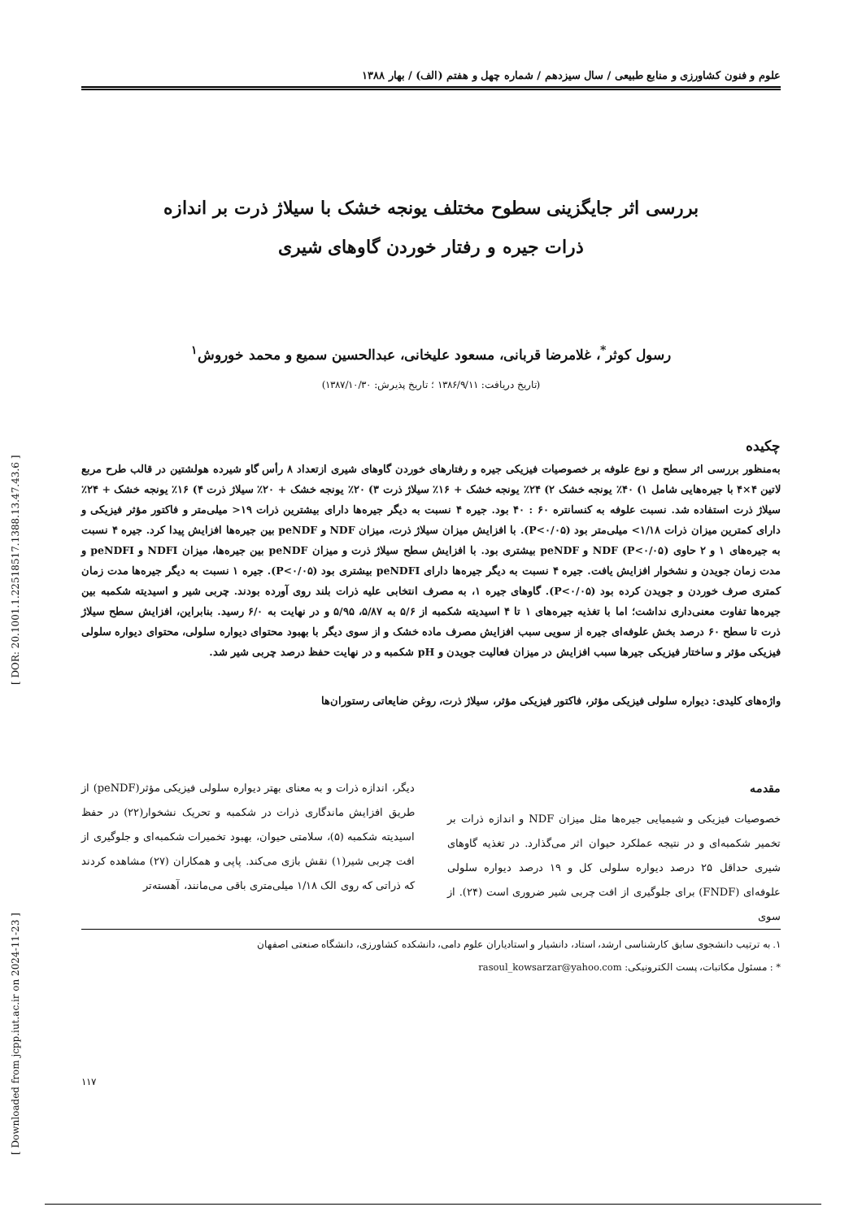[ Downloaded from jcpp.iut.ac.ir on 2024-11-23 ] [ DOR: 20.1001.1.22518517.1388.13.47.43.6 ]
علوم و فنون کشاورزی و منابع طبیعی / سال سیزدهم / شماره چهل و هفتم (الف) / بهار ۱۳۸۸
بررسی اثر جایگزینی سطوح مختلف یونجه خشک با سیلاژ ذرت بر اندازه
ذرات جیره و رفتار خوردن گاوهای شیری
رسول کوثر<sup>*</sup>، غلامرضا قربانی، مسعود علیخانی، عبدالحسین سمیع و محمد خوروش<sup>۱</sup>
(تاریخ دریافت: ۱۳۸۶/۹/۱۱ ؛ تاریخ پذیرش: ۱۳۸۷/۱۰/۳۰)
چکیده
به‌منظور بررسی اثر سطح و نوع علوفه بر خصوصیات فیزیکی جیره و رفتارهای خوردن گاوهای شیری ازتعداد ۸ رأس گاو شیرده هولشتین در قالب طرح مربع لاتین ۴×۴ با جیره‌هایی شامل ۱) ۴۰٪ یونجه خشک ۲) ۲۴٪ یونجه خشک + ۱۶٪ سیلاژ ذرت ۳) ۲۰٪ یونجه خشک + ۲۰٪ سیلاژ ذرت ۴) ۱۶٪ یونجه خشک + ۲۴٪ سیلاژ ذرت استفاده شد. نسبت علوفه به کنسانتره ۶۰ : ۴۰ بود. جیره ۴ نسبت به دیگر جیره‌ها دارای بیشترین ذرات ۱۹< میلی‌متر و فاکتور مؤثر فیزیکی و دارای کمترین میزان ذرات ۱/۱۸> میلی‌متر بود (P<۰/۰۵). با افزایش میزان سیلاژ ذرت، میزان NDF و peNDF بین جیره‌ها افزایش پیدا کرد. جیره ۴ نسبت به جیره‌های ۱ و ۲ حاوی NDF (P<۰/۰۵) و peNDF بیشتری بود. با افزایش سطح سیلاژ ذرت و میزان peNDF بین جیره‌ها، میزان NDFI و peNDFI و مدت زمان جویدن و نشخوار افزایش یافت. جیره ۴ نسبت به دیگر جیره‌ها دارای peNDFI بیشتری بود (P<۰/۰۵). جیره ۱ نسبت به دیگر جیره‌ها مدت زمان کمتری صرف خوردن و جویدن کرده بود (P<۰/۰۵). گاوهای جیره ۱، به مصرف انتخابی علیه ذرات بلند روی آورده بودند. چربی شیر و اسیدیته شکمبه بین جیره‌ها تفاوت معنی‌داری نداشت؛ اما با تغذیه جیره‌های ۱ تا ۴ اسیدیته شکمبه از ۵/۶ به ۵/۸۷، ۵/۹۵ و در نهایت به ۶/۰ رسید. بنابراین، افزایش سطح سیلاژ ذرت تا سطح ۶۰ درصد بخش علوفه‌ای جیره از سویی سبب افزایش مصرف ماده خشک و از سوی دیگر با بهبود محتوای دیواره سلولی، محتوای دیواره سلولی فیزیکی مؤثر و ساختار فیزیکی جیرها سبب افزایش در میزان فعالیت جویدن و pH شکمبه و در نهایت حفظ درصد چربی شیر شد.
واژه‌های کلیدی: دیواره سلولی فیزیکی مؤثر، فاکتور فیزیکی مؤثر، سیلاژ ذرت، روغن ضایعاتی رستوران‌ها
مقدمه
خصوصیات فیزیکی و شیمیایی جیره‌ها مثل میزان NDF و اندازه ذرات بر تخمیر شکمبه‌ای و در نتیجه عملکرد حیوان اثر می‌گذارد. در تغذیه گاوهای شیری حداقل ۲۵ درصد دیواره سلولی کل و ۱۹ درصد دیواره سلولی علوفه‌ای (FNDF) برای جلوگیری از افت چربی شیر ضروری است (۲۴). از سوی
دیگر، اندازه ذرات و به معنای بهتر دیواره سلولی فیزیکی مؤثر(peNDF) از طریق افزایش ماندگاری ذرات در شکمبه و تحریک نشخوار(۲۲) در حفظ اسیدیته شکمبه (۵)، سلامتی حیوان، بهبود تخمیرات شکمبه‌ای و جلوگیری از افت چربی شیر(۱) نقش بازی می‌کند. پاپی و همکاران (۲۷) مشاهده کردند که ذراتی که روی الک ۱/۱۸ میلی‌متری باقی می‌مانند، آهسته‌تر
۱. به ترتیب دانشجوی سابق کارشناسی ارشد، استاد، دانشیار و استادیاران علوم دامی، دانشکده کشاورزی، دانشگاه صنعتی اصفهان
* : مسئول مکاتبات، پست الکترونیکی: rasoul_kowsarzar@yahoo.com
۱۱۷